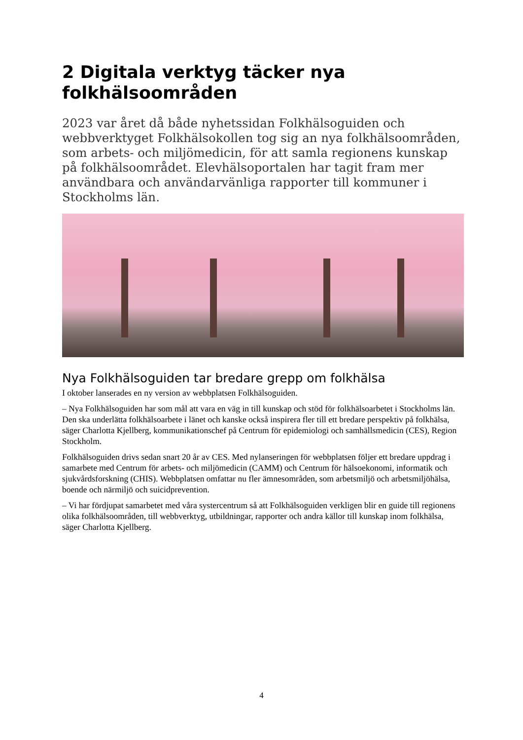2 Digitala verktyg täcker nya folkhälsoområden
2023 var året då både nyhetssidan Folkhälsoguiden och webbverktyget Folkhälsokollen tog sig an nya folkhälsoområden, som arbets- och miljömedicin, för att samla regionens kunskap på folkhälsoområdet. Elevhälsoportalen har tagit fram mer användbara och användarvänliga rapporter till kommuner i Stockholms län.
Nya Folkhälsoguiden tar bredare grepp om folkhälsa
I oktober lanserades en ny version av webbplatsen Folkhälsoguiden.
– Nya Folkhälsoguiden har som mål att vara en väg in till kunskap och stöd för folkhälsoarbetet i Stockholms län. Den ska underlätta folkhälsoarbete i länet och kanske också inspirera fler till ett bredare perspektiv på folkhälsa, säger Charlotta Kjellberg, kommunikationschef på Centrum för epidemiologi och samhällsmedicin (CES), Region Stockholm.
Folkhälsoguiden drivs sedan snart 20 år av CES. Med nylanseringen för webbplatsen följer ett bredare uppdrag i samarbete med Centrum för arbets- och miljömedicin (CAMM) och Centrum för hälsoekonomi, informatik och sjukvårdsforskning (CHIS). Webbplatsen omfattar nu fler ämnesområden, som arbetsmiljö och arbetsmiljöhälsa, boende och närmiljö och suicidprevention.
– Vi har fördjupat samarbetet med våra systercentrum så att Folkhälsoguiden verkligen blir en guide till regionens olika folkhälsoområden, till webbverktyg, utbildningar, rapporter och andra källor till kunskap inom folkhälsa, säger Charlotta Kjellberg.
4